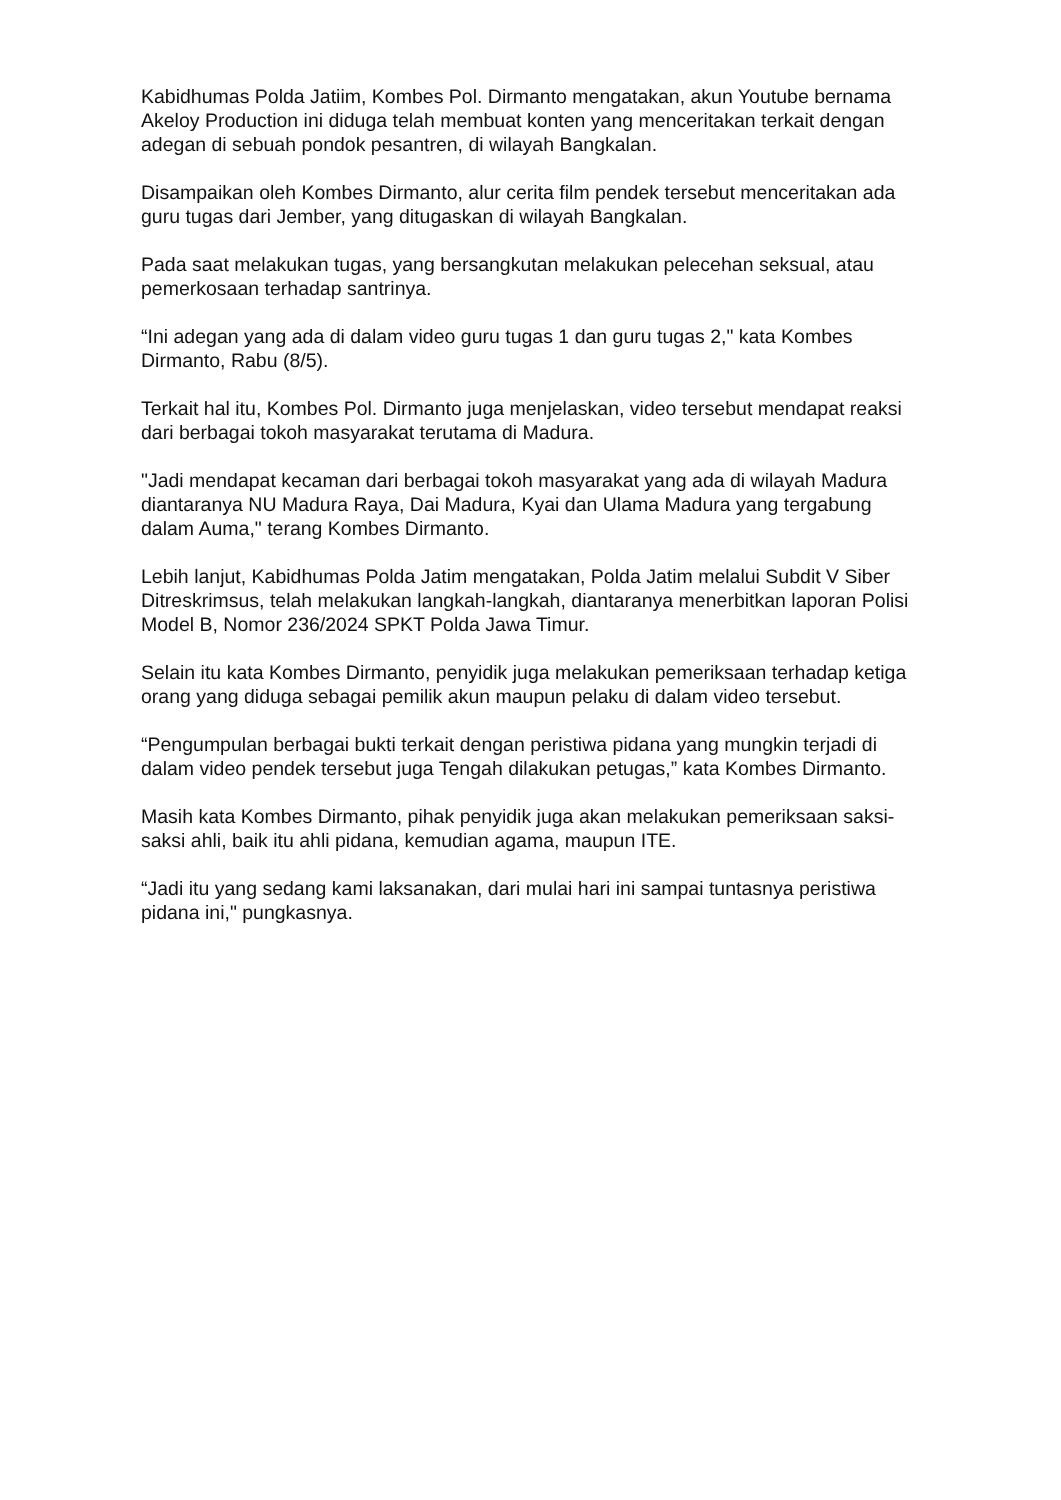Kabidhumas Polda Jatiim, Kombes Pol. Dirmanto mengatakan, akun Youtube bernama Akeloy Production ini diduga telah membuat konten yang menceritakan terkait dengan adegan di sebuah pondok pesantren, di wilayah Bangkalan.
Disampaikan oleh Kombes Dirmanto, alur cerita film pendek tersebut menceritakan ada guru tugas dari Jember, yang ditugaskan di wilayah Bangkalan.
Pada saat melakukan tugas, yang bersangkutan melakukan pelecehan seksual, atau pemerkosaan terhadap santrinya.
“Ini adegan yang ada di dalam video guru tugas 1 dan guru tugas 2," kata Kombes Dirmanto, Rabu (8/5).
Terkait hal itu, Kombes Pol. Dirmanto juga menjelaskan, video tersebut mendapat reaksi dari berbagai tokoh masyarakat terutama di Madura.
"Jadi mendapat kecaman dari berbagai tokoh masyarakat yang ada di wilayah Madura diantaranya NU Madura Raya, Dai Madura, Kyai dan Ulama Madura yang tergabung dalam Auma," terang Kombes Dirmanto.
Lebih lanjut, Kabidhumas Polda Jatim mengatakan, Polda Jatim melalui Subdit V Siber Ditreskrimsus, telah melakukan langkah-langkah, diantaranya menerbitkan laporan Polisi Model B, Nomor 236/2024 SPKT Polda Jawa Timur.
Selain itu kata Kombes Dirmanto, penyidik juga melakukan pemeriksaan terhadap ketiga orang yang diduga sebagai pemilik akun maupun pelaku di dalam video tersebut.
“Pengumpulan berbagai bukti terkait dengan peristiwa pidana yang mungkin terjadi di dalam video pendek tersebut juga Tengah dilakukan petugas,” kata Kombes Dirmanto.
Masih kata Kombes Dirmanto, pihak penyidik juga akan melakukan pemeriksaan saksi-saksi ahli, baik itu ahli pidana, kemudian agama, maupun ITE.
“Jadi itu yang sedang kami laksanakan, dari mulai hari ini sampai tuntasnya peristiwa pidana ini," pungkasnya.